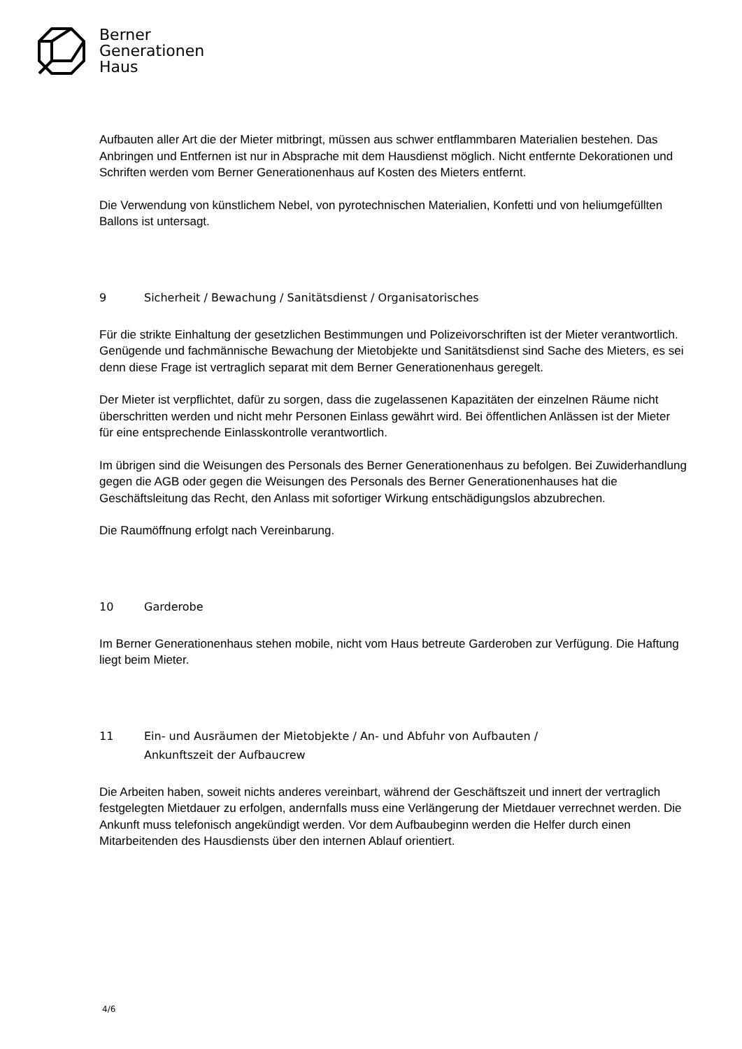Berner
Generationen
Haus
Aufbauten aller Art die der Mieter mitbringt, müssen aus schwer entflammbaren Materialien bestehen. Das Anbringen und Entfernen ist nur in Absprache mit dem Hausdienst möglich. Nicht entfernte Dekorationen und Schriften werden vom Berner Generationenhaus auf Kosten des Mieters entfernt.
Die Verwendung von künstlichem Nebel, von pyrotechnischen Materialien, Konfetti und von heliumgefüllten Ballons ist untersagt.
9 Sicherheit / Bewachung / Sanitätsdienst / Organisatorisches
Für die strikte Einhaltung der gesetzlichen Bestimmungen und Polizeivorschriften ist der Mieter verantwortlich. Genügende und fachmännische Bewachung der Mietobjekte und Sanitätsdienst sind Sache des Mieters, es sei denn diese Frage ist vertraglich separat mit dem Berner Generationenhaus geregelt.
Der Mieter ist verpflichtet, dafür zu sorgen, dass die zugelassenen Kapazitäten der einzelnen Räume nicht überschritten werden und nicht mehr Personen Einlass gewährt wird. Bei öffentlichen Anlässen ist der Mieter für eine entsprechende Einlasskontrolle verantwortlich.
Im übrigen sind die Weisungen des Personals des Berner Generationenhaus zu befolgen. Bei Zuwiderhandlung gegen die AGB oder gegen die Weisungen des Personals des Berner Generationenhauses hat die Geschäftsleitung das Recht, den Anlass mit sofortiger Wirkung entschädigungslos abzubrechen.
Die Raumöffnung erfolgt nach Vereinbarung.
10 Garderobe
Im Berner Generationenhaus stehen mobile, nicht vom Haus betreute Garderoben zur Verfügung. Die Haftung liegt beim Mieter.
11 Ein- und Ausräumen der Mietobjekte / An- und Abfuhr von Aufbauten /
Ankunftszeit der Aufbaucrew
Die Arbeiten haben, soweit nichts anderes vereinbart, während der Geschäftszeit und innert der vertraglich festgelegten Mietdauer zu erfolgen, andernfalls muss eine Verlängerung der Mietdauer verrechnet werden. Die Ankunft muss telefonisch angekündigt werden. Vor dem Aufbaubeginn werden die Helfer durch einen Mitarbeitenden des Hausdiensts über den internen Ablauf orientiert.
4/6